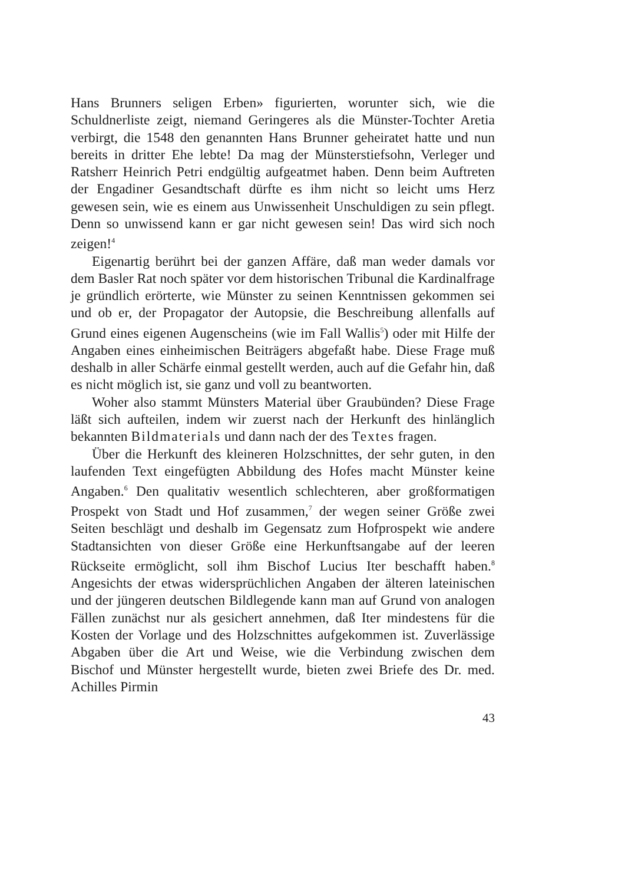Hans Brunners seligen Erben» figurierten, worunter sich, wie die Schuldnerliste zeigt, niemand Geringeres als die Münster-Tochter Aretia verbirgt, die 1548 den genannten Hans Brunner geheiratet hatte und nun bereits in dritter Ehe lebte! Da mag der Münsterstiefsohn, Verleger und Ratsherr Heinrich Petri endgültig aufgeatmet haben. Denn beim Auftreten der Engadiner Gesandtschaft dürfte es ihm nicht so leicht ums Herz gewesen sein, wie es einem aus Unwissenheit Unschuldigen zu sein pflegt. Denn so unwissend kann er gar nicht gewesen sein! Das wird sich noch zeigen!<sup>4</sup>
Eigenartig berührt bei der ganzen Affäre, daß man weder damals vor dem Basler Rat noch später vor dem historischen Tribunal die Kardinalfrage je gründlich erörterte, wie Münster zu seinen Kenntnissen gekommen sei und ob er, der Propagator der Autopsie, die Beschreibung allenfalls auf Grund eines eigenen Augenscheins (wie im Fall Wallis<sup>5</sup>) oder mit Hilfe der Angaben eines einheimischen Beiträgers abgefaßt habe. Diese Frage muß deshalb in aller Schärfe einmal gestellt werden, auch auf die Gefahr hin, daß es nicht möglich ist, sie ganz und voll zu beantworten.
Woher also stammt Münsters Material über Graubünden? Diese Frage läßt sich aufteilen, indem wir zuerst nach der Herkunft des hinlänglich bekannten Bildmaterials und dann nach der des Textes fragen.
Über die Herkunft des kleineren Holzschnittes, der sehr guten, in den laufenden Text eingefügten Abbildung des Hofes macht Münster keine Angaben.<sup>6</sup> Den qualitativ wesentlich schlechteren, aber großformatigen Prospekt von Stadt und Hof zusammen,<sup>7</sup> der wegen seiner Größe zwei Seiten beschlägt und deshalb im Gegensatz zum Hofprospekt wie andere Stadtansichten von dieser Größe eine Herkunftsangabe auf der leeren Rückseite ermöglicht, soll ihm Bischof Lucius Iter beschafft haben.<sup>8</sup> Angesichts der etwas widersprüchlichen Angaben der älteren lateinischen und der jüngeren deutschen Bildlegende kann man auf Grund von analogen Fällen zunächst nur als gesichert annehmen, daß Iter mindestens für die Kosten der Vorlage und des Holzschnittes aufgekommen ist. Zuverlässige Abgaben über die Art und Weise, wie die Verbindung zwischen dem Bischof und Münster hergestellt wurde, bieten zwei Briefe des Dr. med. Achilles Pirmin
43